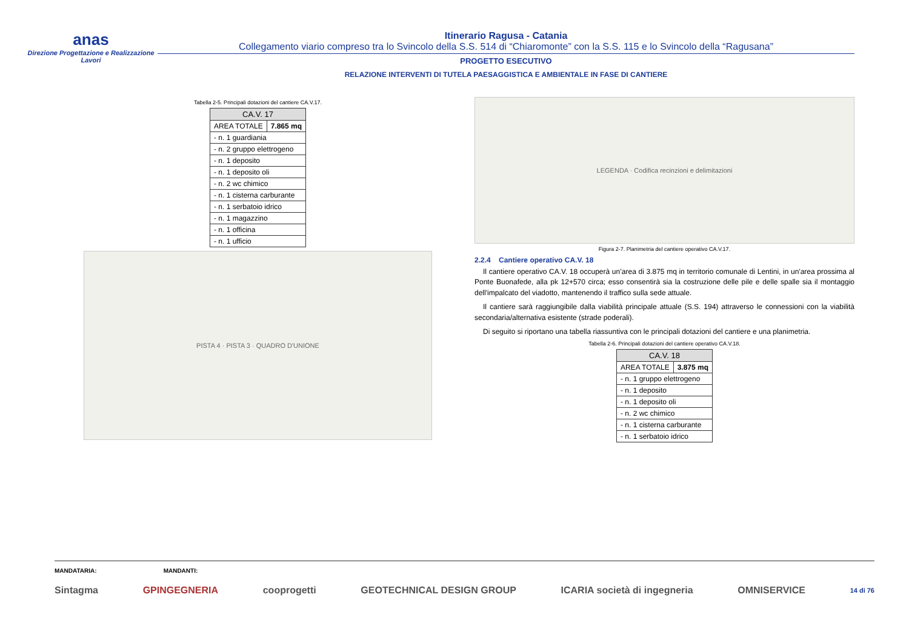anas
Direzione Progettazione e Realizzazione Lavori
Itinerario Ragusa - Catania
Collegamento viario compreso tra lo Svincolo della S.S. 514 di “Chiaromonte” con la S.S. 115 e lo Svincolo della “Ragusana”
PROGETTO ESECUTIVO
RELAZIONE INTERVENTI DI TUTELA PAESAGGISTICA E AMBIENTALE IN FASE DI CANTIERE
Tabella 2-5. Principali dotazioni del cantiere CA.V.17.
| CA.V. 17 | |
| --- | --- |
| AREA TOTALE | 7.865 mq |
| - n. 1 guardiania | |
| - n. 2 gruppo elettrogeno | |
| - n. 1 deposito | |
| - n. 1 deposito oli | |
| - n. 2 wc chimico | |
| - n. 1 cisterna carburante | |
| - n. 1 serbatoio idrico | |
| - n. 1 magazzino | |
| - n. 1 officina | |
| - n. 1 ufficio | |
PISTA 4 · PISTA 3 · QUADRO D'UNIONE
LEGENDA · Codifica recinzioni e delimitazioni
Figura 2-7. Planimetria del cantiere operativo CA.V.17.
2.2.4 Cantiere operativo CA.V. 18
Il cantiere operativo CA.V. 18 occuperà un’area di 3.875 mq in territorio comunale di Lentini, in un'area prossima al Ponte Buonafede, alla pk 12+570 circa; esso consentirà sia la costruzione delle pile e delle spalle sia il montaggio dell'impalcato del viadotto, mantenendo il traffico sulla sede attuale.
Il cantiere sarà raggiungibile dalla viabilità principale attuale (S.S. 194) attraverso le connessioni con la viabilità secondaria/alternativa esistente (strade poderali).
Di seguito si riportano una tabella riassuntiva con le principali dotazioni del cantiere e una planimetria.
Tabella 2-6. Principali dotazioni del cantiere operativo CA.V.18.
| CA.V. 18 | |
| --- | --- |
| AREA TOTALE | 3.875 mq |
| - n. 1 gruppo elettrogeno | |
| - n. 1 deposito | |
| - n. 1 deposito oli | |
| - n. 2 wc chimico | |
| - n. 1 cisterna carburante | |
| - n. 1 serbatoio idrico | |
MANDATARIA: MANDANTI:
Sintagma GPINGEGNERIA cooprogetti GEOTECHNICAL DESIGN GROUP ICARIA società di ingegneria OMNISERVICE 14 di 76